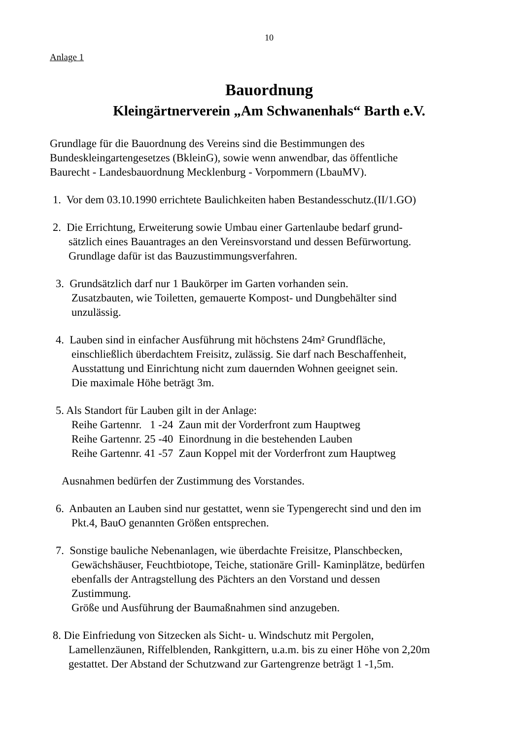10
Anlage 1
Bauordnung
Kleingärtnerverein „Am Schwanenhals“ Barth e.V.
Grundlage für die Bauordnung des Vereins sind die Bestimmungen des
Bundeskleingartengesetzes (BkleinG), sowie wenn anwendbar, das öffentliche
Baurecht - Landesbauordnung Mecklenburg - Vorpommern (LbauMV).
1. Vor dem 03.10.1990 errichtete Baulichkeiten haben Bestandesschutz.(II/1.GO)
2. Die Errichtung, Erweiterung sowie Umbau einer Gartenlaube bedarf grund-
sätzlich eines Bauantrages an den Vereinsvorstand und dessen Befürwortung.
Grundlage dafür ist das Bauzustimmungsverfahren.
3. Grundsätzlich darf nur 1 Baukörper im Garten vorhanden sein.
Zusatzbauten, wie Toiletten, gemauerte Kompost- und Dungbehälter sind
unzulässig.
4. Lauben sind in einfacher Ausführung mit höchstens 24m² Grundfläche,
einschließlich überdachtem Freisitz, zulässig. Sie darf nach Beschaffenheit,
Ausstattung und Einrichtung nicht zum dauernden Wohnen geeignet sein.
Die maximale Höhe beträgt 3m.
5. Als Standort für Lauben gilt in der Anlage:
Reihe Gartennr. 1 -24 Zaun mit der Vorderfront zum Hauptweg
Reihe Gartennr. 25 -40 Einordnung in die bestehenden Lauben
Reihe Gartennr. 41 -57 Zaun Koppel mit der Vorderfront zum Hauptweg
Ausnahmen bedürfen der Zustimmung des Vorstandes.
6. Anbauten an Lauben sind nur gestattet, wenn sie Typengerecht sind und den im
Pkt.4, BauO genannten Größen entsprechen.
7. Sonstige bauliche Nebenanlagen, wie überdachte Freisitze, Planschbecken,
Gewächshäuser, Feuchtbiotope, Teiche, stationäre Grill- Kaminplätze, bedürfen
ebenfalls der Antragstellung des Pächters an den Vorstand und dessen
Zustimmung.
Größe und Ausführung der Baumaßnahmen sind anzugeben.
8. Die Einfriedung von Sitzecken als Sicht- u. Windschutz mit Pergolen,
Lamellenzäunen, Riffelblenden, Rankgittern, u.a.m. bis zu einer Höhe von 2,20m
gestattet. Der Abstand der Schutzwand zur Gartengrenze beträgt 1 -1,5m.